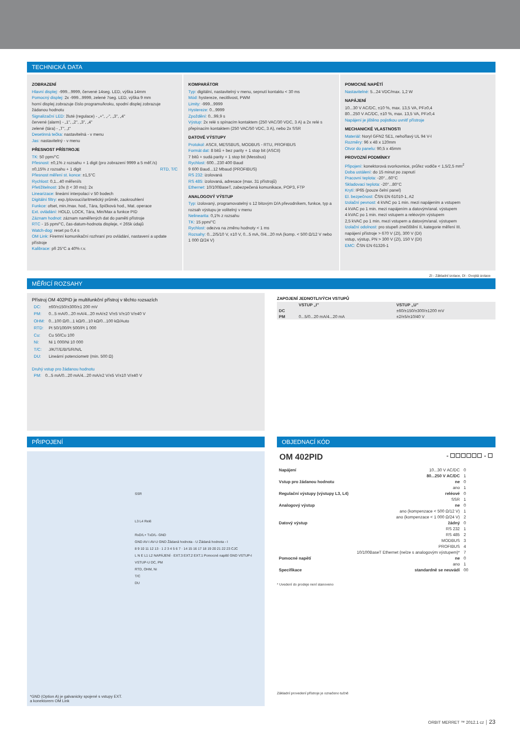TECHNICKÁ DATA
ZOBRAZENÍ
Hlavní displej: -999...9999, červené 14seg. LED, výška 14mm
Pomocný displej: 2x -999...9999, zelené 7seg. LED, výška 9 mm
horní displej zobrazuje číslo programu/kroku, spodní displej zobrazuje žádanou hodnotu
Signalizační LED: žluté (regulace) - „+", „-", „3", „4"
červené (alarm) - „1", „2", „3", „4"
zelené (tára) - „T", „t"
Desetinná tečka: nastavitelná - v menu
Jas: nastavitelný - v menu
PŘESNOST PŘÍSTROJE
TK: 50 ppm/°C
Přesnost: ±0,1% z rozsahu + 1 digit (pro zobrazení 9999 a 5 měř./s)
±0,15% z rozsahu + 1 digit RTD, T/C
Přesnost měření st. konce: ±1,5°C
Rychlost: 0,1...40 měření/s
Přetížitelnost: 10x (t < 30 ms); 2x
Linearizace: lineární interpolací v 50 bodech
Digitální filtry: exp./plovoucí/aritmetický průměr, zaokrouhlení
Funkce: ofset, min./max. hod., Tára, špičková hod., Mat. operace
Ext. ovládání: HOLD, LOCK, Tára, Min/Max a funkce PID
Záznam hodnot: záznam naměřených dat do paměti přístroje
RTC - 15 ppm/°C, čas-datum-hodnota displeje, < 265k údajů
Watch-dog: reset po 0,4 s
OM Link: Firemní komunikační rozhraní pro ovládání, nastavení a update přístroje
Kalibrace: při 25°C a 40% r.v.
KOMPARÁTOR
Typ: digitální, nastavitelný v menu, sepnutí kontaktu < 30 ms
Mód: hystereze, necitlivost, PWM
Limity: -999...9999
Hystereze: 0...9999
Zpoždění: 0...99,9 s
Výstup: 2x relé s spínacím kontaktem (250 VAC/30 VDC, 3 A) a 2x relé s přepínacím kontaktem (250 VAC/50 VDC, 3 A), nebo 2x SSR
DATOVÉ VÝSTUPY
Protokol: ASCII, MESSBUS, MODBUS - RTU, PROFIBUS
Formát dat: 8 bitů + bez parity + 1 stop bit (ASCII)
7 bitů + sudá parity + 1 stop bit (Messbus)
Rychlost: 600...230 400 Baud
9 600 Baud...12 Mbaud (PROFIBUS)
RS 232: izolovaná
RS 485: izolovaná, adresace (max. 31 přístrojů)
Ethernet: 10/100BaseT, zabezpečená komunikace, POP3, FTP
ANALOGOVÝ VÝSTUP
Typ: izolovaný, programovatelný s 12 bitovým D/A převodníkem, funkce, typ a rozsah výstupu je volitelný v menu
Nelinearita: 0,1% z rozsahu
TK: 15 ppm/°C
Rychlost: odezva na změnu hodnoty < 1 ms
Rozsahy: 0...2/5/10 V, ±10 V, 0...5 mA, 0/4...20 mA (komp. < 500 Ω/12 V nebo 1 000 Ω/24 V)
POMOCNÉ NAPĚTÍ
Nastavitelné: 5...24 VDC/max. 1,2 W
NAPÁJENÍ
10...30 V AC/DC, ±10 %, max. 13,5 VA, PF≥0,4
80...250 V AC/DC, ±10 %, max. 13,5 VA, PF≥0,4
Napájení je jištěno pojistkou uvnitř přístroje
MECHANICKÉ VLASTNOSTI
Materiál: Noryl GFN2 SE1, nehořlavý UL 94 V-I
Rozměry: 96 x 48 x 120mm
Otvor do panelu: 90,5 x 45mm
PROVOZNÍ PODMÍNKY
Připojení: konektorová svorkovnice, průřez vodiče < 1,5/2,5 mm<sup>2</sup>
Doba ustálení: do 15 minut po zapnutí
Pracovní teplota: -20°...60°C
Skladovací teplota: -20°...80°C
Krytí: IP65 (pouze čelní panel)
El. bezpečnost: ČSN EN 61010-1, A2
Izolační pevnost: 4 kVAC po 1 min. mezi napájením a vstupem
4 kVAC po 1 min. mezi napájením a datovým/anal. výstupem
4 kVAC po 1 min. mezi vstupem a reléovým výstupem
2,5 kVAC po 1 min. mezi vstupem a datovým/anal. výstupem
Izolační odolnost: pro stupeň znečištění II, kategorie měření III.
napájení přístroje > 670 V (ZI), 300 V (DI)
vstup, výstup, PN > 300 V (ZI), 150 V (DI)
EMC: ČSN EN 61326-1
ZI - Základní izolace, DI - Dvojitá izolace
MĚŘICÍ ROZSAHY
Přístroj OM 402PID je multifunkční přístroj v těchto rozsazích
| DC: | ±60/±150/±300/±1 200 mV |
| PM: | 0...5 mA/0...20 mA/4...20 mA/±2 V/±5 V/±10 V/±40 V |
| OHM: | 0...100 Ω/0...1 kΩ/0...10 kΩ/0...100 kΩ/Auto |
| RTD: | Pt 50/100/Pt 500/Pt 1 000 |
| Cu: | Cu 50/Cu 100 |
| Ni: | Ni 1 000/Ni 10 000 |
| T/C: | J/K/T/E/B/S/R/N/L |
| DU: | Lineární potenciometr (min. 500 Ω) |
Druhý vstup pro žádanou hodnotu
| PM: | 0...5 mA/0...20 mA/4...20 mA/±2 V/±5 V/±10 V/±40 V |
ZAPOJENÍ JEDNOTLIVÝCH VSTUPŮ
| | VSTUP „I" | VSTUP „U" |
| --- | --- | --- |
| DC | | ±60/±150/±300/±1200 mV |
| PM | 0...5/0...20 mA/4...20 mA | ±2/±5/±10/40 V |
PŘIPOJENÍ
SSR
L3 L4 Relé
RxD/L+ TxD/L- GND
GND AV-I AV-U GND Žádaná hodnota - U Žádaná hodnota - I
8 9 10 11 12 13 · 1 2 3 4 5 6 7 · 14 15 16 17 18 19 20 21 22 23 CJC
L N E L1 L2 NAPÁJENÍ · EXT.3 EXT.2 EXT.1 Pomocné napětí GND VSTUP-I VSTUP-U DC, PM
RTD, OHM, Ni
T/C
DU
*GND (Option A) je galvanicky spojené s vstupy EXT.
a konektorem OM Link
OBJEDNACÍ KÓD
OM 402PID - ☐☐☐☐☐☐ - ☐
| Napájení | 10...30 V AC/DC | 0 |
| | 80...250 V AC/DC | 1 |
| Vstup pro žádanou hodnotu | ne | 0 |
| | ano | 1 |
| Regulační výstupy (výstupy L3, L4) | reléové | 0 |
| | SSR | 1 |
| Analogový výstup | ne | 0 |
| | ano (kompenzace < 500 Ω/12 V) | 1 |
| | ano (kompenzace < 1 000 Ω/24 V) | 2 |
| Datový výstup | žádný | 0 |
| | RS 232 | 1 |
| | RS 485 | 2 |
| | MODBUS | 3 |
| | PROFIBUS | 4 |
| | 10/100BaseT Ethernet (nelze s analogovým výstupem)* | 7 |
| Pomocné napětí | ne | 0 |
| | ano | 1 |
| Specifikace | standardně se neuvádí | 00 |
* Uvedení do prodeje není stanoveno
Základní provedení přístroje je označeno tučně
ORBIT MERRET ™ 2012.1 cz │ 23